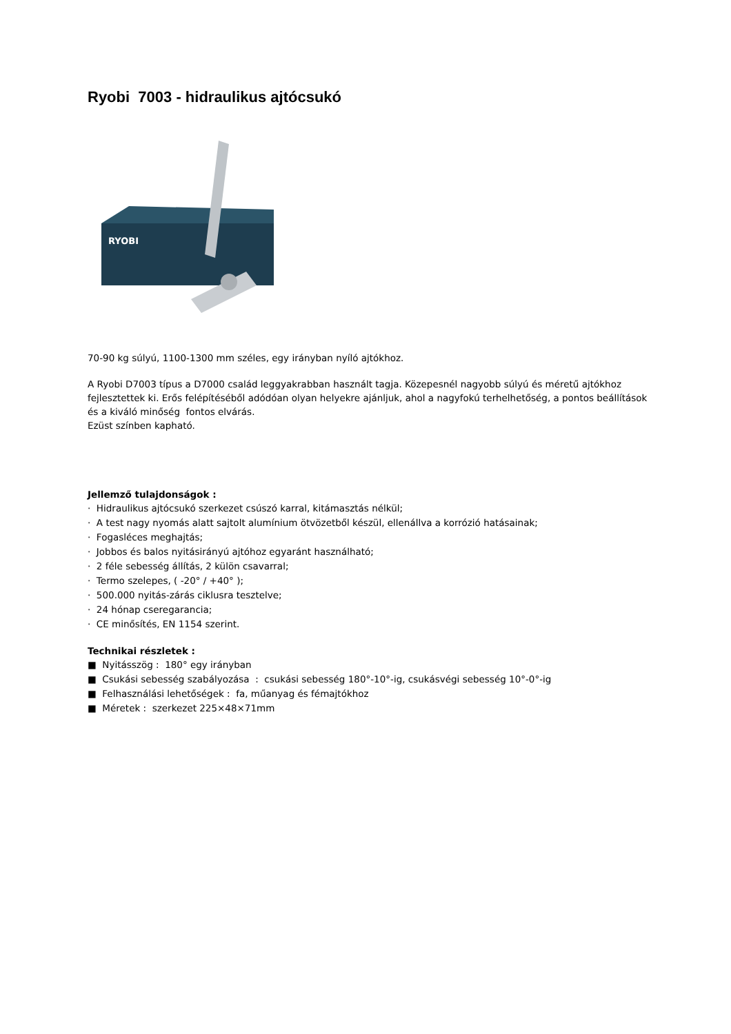Ryobi 7003 - hidraulikus ajtócsukó
RYOBI
70-90 kg súlyú, 1100-1300 mm széles, egy irányban nyíló ajtókhoz.
A Ryobi D7003 típus a D7000 család leggyakrabban használt tagja. Közepesnél nagyobb súlyú és méretű ajtókhoz fejlesztettek ki. Erős felépítéséből adódóan olyan helyekre ajánljuk, ahol a nagyfokú terhelhetőség, a pontos beállítások és a kiváló minőség fontos elvárás.
Ezüst színben kapható.
Jellemző tulajdonságok :
· Hidraulikus ajtócsukó szerkezet csúszó karral, kitámasztás nélkül;
· A test nagy nyomás alatt sajtolt alumínium ötvözetből készül, ellenállva a korrózió hatásainak;
· Fogasléces meghajtás;
· Jobbos és balos nyitásirányú ajtóhoz egyaránt használható;
· 2 féle sebesség állítás, 2 külön csavarral;
· Termo szelepes, ( -20° / +40° );
· 500.000 nyitás-zárás ciklusra tesztelve;
· 24 hónap cseregarancia;
· CE minősítés, EN 1154 szerint.
Technikai részletek :
■ Nyitásszög : 180° egy irányban
■ Csukási sebesség szabályozása : csukási sebesség 180°-10°-ig, csukásvégi sebesség 10°-0°-ig
■ Felhasználási lehetőségek : fa, műanyag és fémajtókhoz
■ Méretek : szerkezet 225×48×71mm